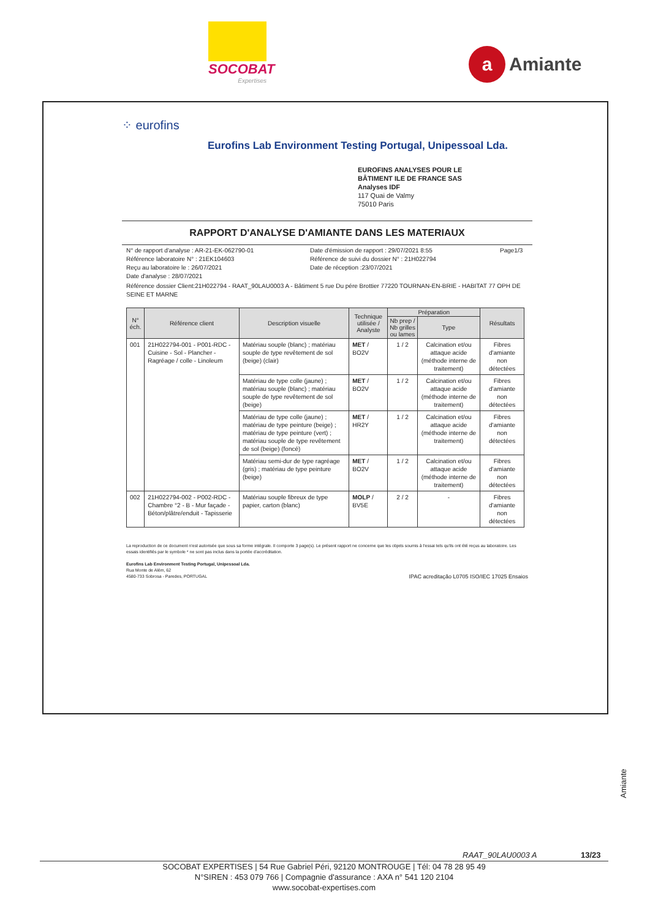SOCOBAT
Expertises
a Amiante
⁘ eurofins
Eurofins Lab Environment Testing Portugal, Unipessoal Lda.
EUROFINS ANALYSES POUR LE
BÂTIMENT ILE DE FRANCE SAS
Analyses IDF
117 Quai de Valmy
75010 Paris
RAPPORT D'ANALYSE D'AMIANTE DANS LES MATERIAUX
N° de rapport d'analyse : AR-21-EK-062790-01
Référence laboratoire N° : 21EK104603
Reçu au laboratoire le : 26/07/2021
Date d'analyse : 28/07/2021
Date d'émission de rapport : 29/07/2021 8:55
Référence de suivi du dossier N° : 21H022794
Date de réception :23/07/2021
Page1/3
Référence dossier Client:21H022794 - RAAT_90LAU0003 A - Bâtiment 5 rue Du pére Brottier 77220 TOURNAN-EN-BRIE - HABITAT 77 OPH DE SEINE ET MARNE
| N° éch. | Référence client | Description visuelle | Technique utilisée / Analyste | Préparation | | Résultats |
| --- | --- | --- | --- | --- | --- | --- |
| | | | | Nb prep / Nb grilles ou lames | Type | |
| 001 | 21H022794-001 - P001-RDC - Cuisine - Sol - Plancher - Ragréage / colle - Linoleum | Matériau souple (blanc) ; matériau souple de type revêtement de sol (beige) (clair) | MET / BO2V | 1 / 2 | Calcination et/ou attaque acide (méthode interne de traitement) | Fibres d'amiante non détectées |
| | | Matériau de type colle (jaune) ; matériau souple (blanc) ; matériau souple de type revêtement de sol (beige) | MET / BO2V | 1 / 2 | Calcination et/ou attaque acide (méthode interne de traitement) | Fibres d'amiante non détectées |
| | | Matériau de type colle (jaune) ; matériau de type peinture (beige) ; matériau de type peinture (vert) ; matériau souple de type revêtement de sol (beige) (foncé) | MET / HR2Y | 1 / 2 | Calcination et/ou attaque acide (méthode interne de traitement) | Fibres d'amiante non détectées |
| | | Matériau semi-dur de type ragréage (gris) ; matériau de type peinture (beige) | MET / BO2V | 1 / 2 | Calcination et/ou attaque acide (méthode interne de traitement) | Fibres d'amiante non détectées |
| 002 | 21H022794-002 - P002-RDC - Chambre °2 - B - Mur façade - Béton/plâtre/enduit - Tapisserie | Matériau souple fibreux de type papier, carton (blanc) | MOLP / BV5E | 2 / 2 | - | Fibres d'amiante non détectées |
La reproduction de ce document n'est autorisée que sous sa forme intégrale. Il comporte 3 page(s). Le présent rapport ne concerne que les objets soumis à l'essai tels qu'ils ont été reçus au laboratoire. Les essais identifiés par le symbole * ne sont pas inclus dans la portée d'accréditation.
Eurofins Lab Environment Testing Portugal, Unipessoal Lda.
Rua Monte de Além, 62
4580-733 Sobrosa - Paredes, PORTUGAL IPAC acreditação L0705 ISO/IEC 17025 Ensaios
Amiante
RAAT_90LAU0003 A 13/23
SOCOBAT EXPERTISES | 54 Rue Gabriel Péri, 92120 MONTROUGE | Tél: 04 78 28 95 49
N°SIREN : 453 079 766 | Compagnie d'assurance : AXA n° 541 120 2104
www.socobat-expertises.com